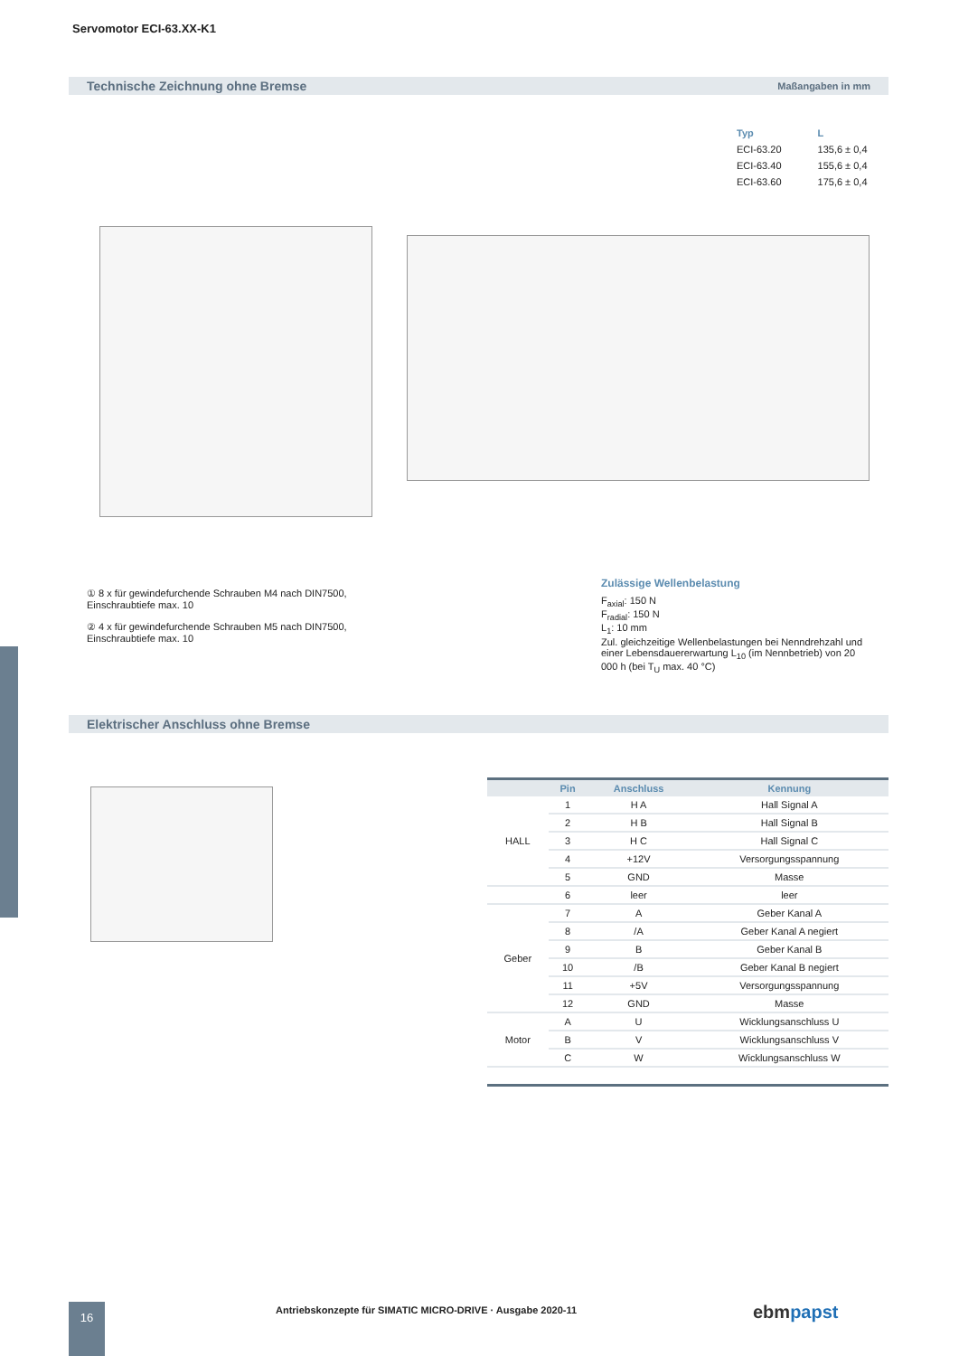Servomotor ECI-63.XX-K1
Technische Zeichnung ohne Bremse Maßangaben in mm
| Typ | L |
| --- | --- |
| ECI-63.20 | 135,6 ± 0,4 |
| ECI-63.40 | 155,6 ± 0,4 |
| ECI-63.60 | 175,6 ± 0,4 |
① 8 x für gewindefurchende Schrauben M4 nach DIN7500, Einschraubtiefe max. 10
② 4 x für gewindefurchende Schrauben M5 nach DIN7500, Einschraubtiefe max. 10
Zulässige Wellenbelastung
F<sub>axial</sub>: 150 N
F<sub>radial</sub>: 150 N
L<sub>1</sub>: 10 mm
Zul. gleichzeitige Wellenbelastungen bei Nenndrehzahl und einer Lebensdauererwartung L<sub>10</sub> (im Nennbetrieb) von 20 000 h (bei T<sub>U</sub> max. 40 °C)
Elektrischer Anschluss ohne Bremse
| | Pin | Anschluss | Kennung |
| --- | --- | --- | --- |
| HALL | 1 | H A | Hall Signal A |
| | 2 | H B | Hall Signal B |
| | 3 | H C | Hall Signal C |
| | 4 | +12V | Versorgungsspannung |
| | 5 | GND | Masse |
| | 6 | leer | leer |
| Geber | 7 | A | Geber Kanal A |
| | 8 | /A | Geber Kanal A negiert |
| | 9 | B | Geber Kanal B |
| | 10 | /B | Geber Kanal B negiert |
| | 11 | +5V | Versorgungsspannung |
| | 12 | GND | Masse |
| Motor | A | U | Wicklungsanschluss U |
| | B | V | Wicklungsanschluss V |
| | C | W | Wicklungsanschluss W |
16
Antriebskonzepte für SIMATIC MICRO-DRIVE · Ausgabe 2020-11
ebmpapst